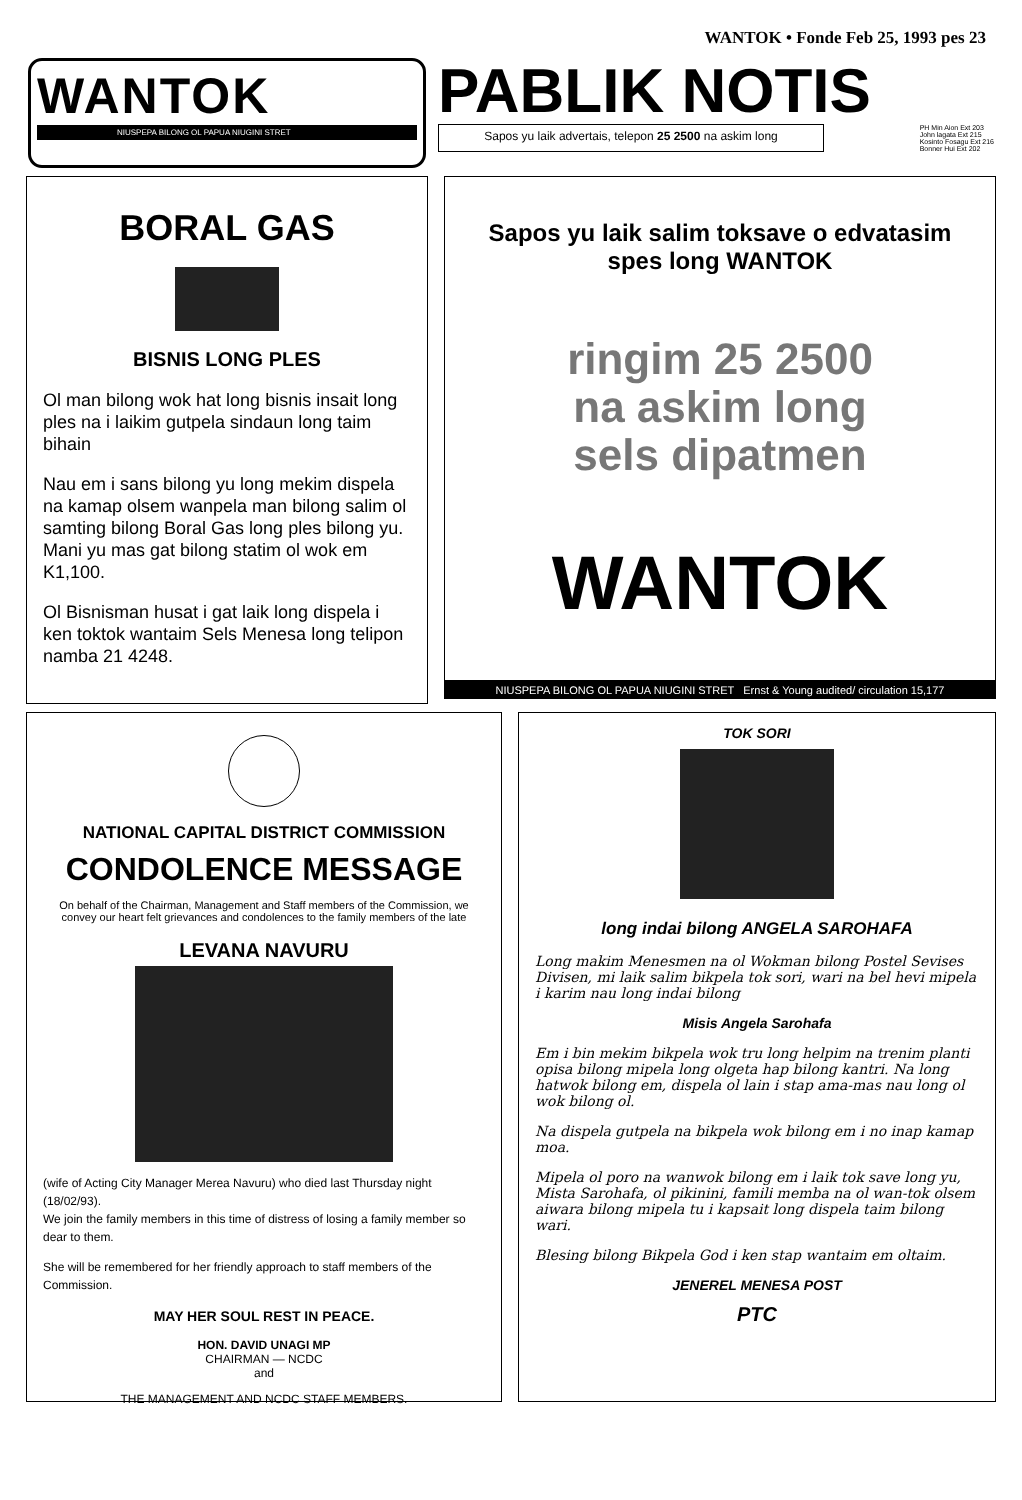WANTOK • Fonde Feb 25, 1993 pes 23
WANTOK
NIUSPEPA BILONG OL PAPUA NIUGINI STRET
PABLIK NOTIS
Sapos yu laik advertais, telepon 25 2500 na askim long
PH Min Aion Ext 203
John lagata Ext 215
Kosinto Fosagu Ext 216
Bonner Hui Ext 202
BORAL GAS
BISNIS LONG PLES
Ol man bilong wok hat long bisnis insait long ples na i laikim gutpela sindaun long taim bihain
Nau em i sans bilong yu long mekim dispela na kamap olsem wanpela man bilong salim ol samting bilong Boral Gas long ples bilong yu. Mani yu mas gat bilong statim ol wok em K1,100.
Ol Bisnisman husat i gat laik long dispela i ken toktok wantaim Sels Menesa long telipon namba 21 4248.
Sapos yu laik salim toksave o edvatasim spes long WANTOK
ringim 25 2500
na askim long
sels dipatmen
WANTOK
NIUSPEPA BILONG OL PAPUA NIUGINI STRET Ernst & Young audited/ circulation 15,177
NATIONAL CAPITAL DISTRICT COMMISSION
CONDOLENCE MESSAGE
On behalf of the Chairman, Management and Staff members of the Commission, we convey our heart felt grievances and condolences to the family members of the late
LEVANA NAVURU
(wife of Acting City Manager Merea Navuru) who died last Thursday night (18/02/93).
We join the family members in this time of distress of losing a family member so dear to them.
She will be remembered for her friendly approach to staff members of the Commission.
MAY HER SOUL REST IN PEACE.
HON. DAVID UNAGI MP
CHAIRMAN — NCDC
and
THE MANAGEMENT AND NCDC STAFF MEMBERS.
TOK SORI
long indai bilong ANGELA SAROHAFA
Long makim Menesmen na ol Wokman bilong Postel Sevises Divisen, mi laik salim bikpela tok sori, wari na bel hevi mipela i karim nau long indai bilong
Misis Angela Sarohafa
Em i bin mekim bikpela wok tru long helpim na trenim planti opisa bilong mipela long olgeta hap bilong kantri. Na long hatwok bilong em, dispela ol lain i stap ama-mas nau long ol wok bilong ol.
Na dispela gutpela na bikpela wok bilong em i no inap kamap moa.
Mipela ol poro na wanwok bilong em i laik tok save long yu, Mista Sarohafa, ol pikinini, famili memba na ol wan-tok olsem aiwara bilong mipela tu i kapsait long dispela taim bilong wari.
Blesing bilong Bikpela God i ken stap wantaim em oltaim.
JENEREL MENESA POST
PTC